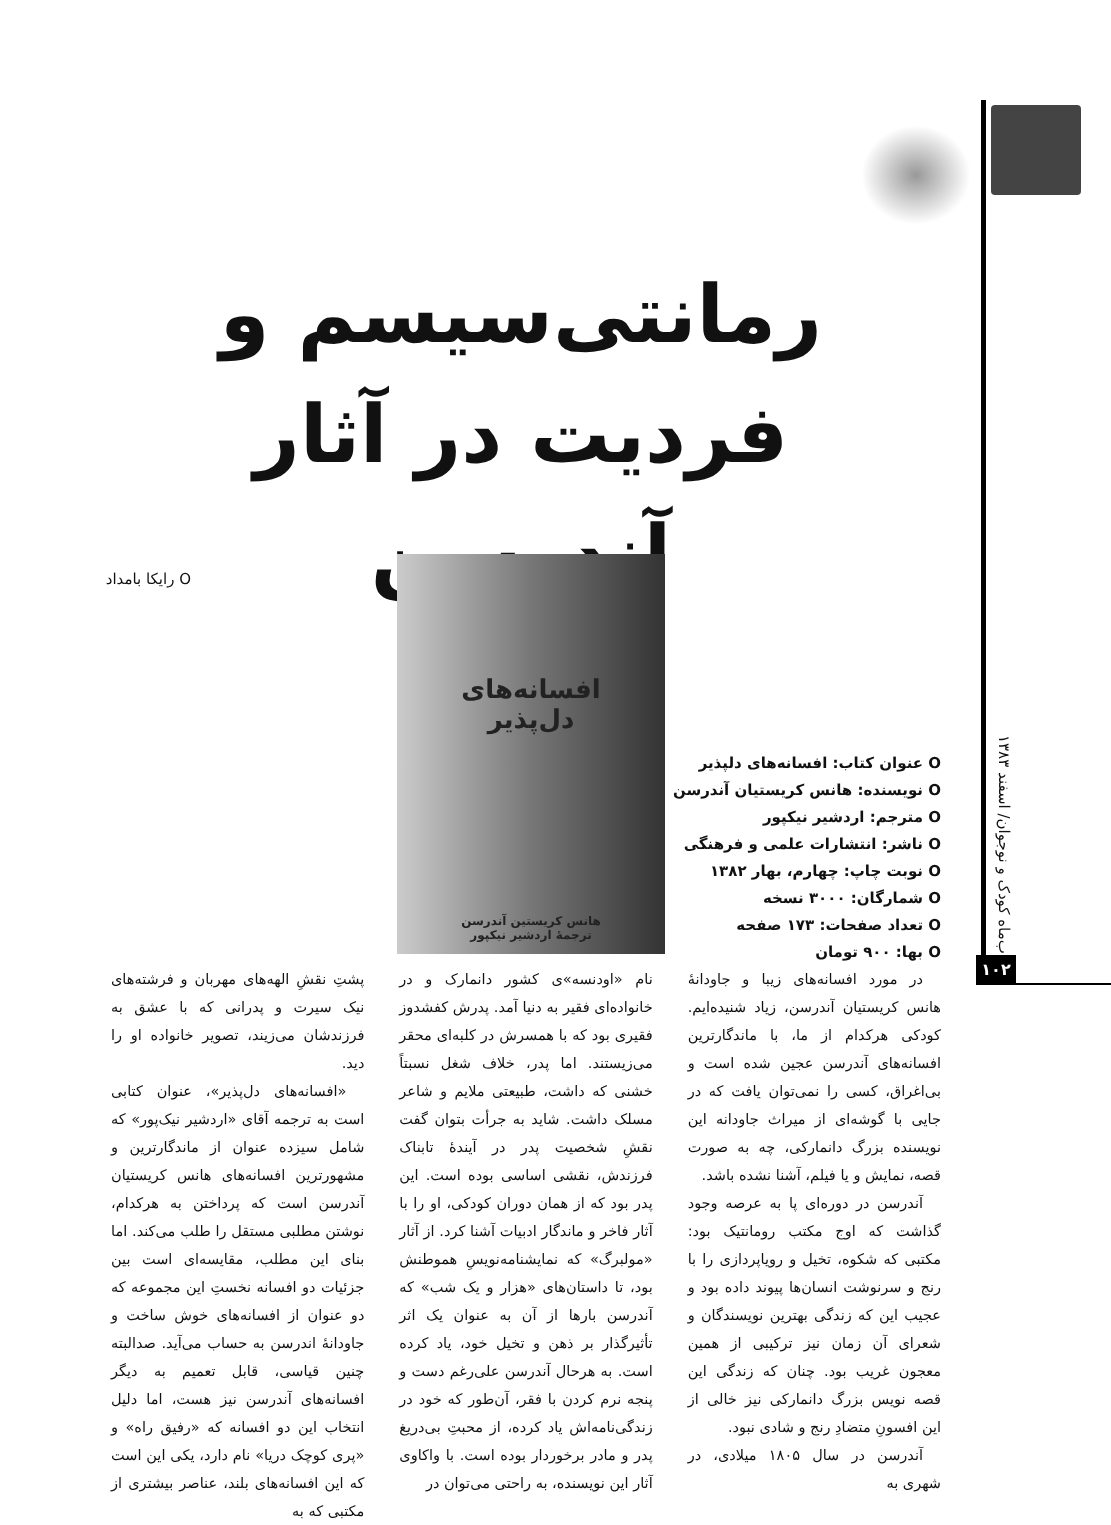کتاب‌ماه کودک و نوجوان/ اسفند ۱۳۸۳
۱۰۲
رمانتی‌سیسم و فردیت در آثار آندرسن
O رایکا بامداد
افسانه‌های
دل‌پذیر
هانس کریستین آندرسن
ترجمهٔ اردشیر نیکپور
O عنوان کتاب: افسانه‌های دلپذیر
O نویسنده: هانس کریستیان آندرسن
O مترجم: اردشیر نیکپور
O ناشر: انتشارات علمی و فرهنگی
O نوبت چاپ: چهارم، بهار ۱۳۸۲
O شمارگان: ۳۰۰۰ نسخه
O تعداد صفحات: ۱۷۳ صفحه
O بها: ۹۰۰ تومان
در مورد افسانه‌های زیبا و جاودانهٔ هانس کریستیان آندرسن، زیاد شنیده‌ایم. کودکی هرکدام از ما، با ماندگارترین افسانه‌های آندرسن عجین شده است و بی‌اغراق، کسی را نمی‌توان یافت که در جایی با گوشه‌ای از میراث جاودانه این نویسنده بزرگ دانمارکی، چه به صورت قصه، نمایش و یا فیلم، آشنا نشده باشد.
آندرسن در دوره‌ای پا به عرصه وجود گذاشت که اوج مکتب رومانتیک بود: مکتبی که شکوه، تخیل و رویاپردازی را با رنج و سرنوشت انسان‌ها پیوند داده بود و عجیب این که زندگی بهترین نویسندگان و شعرای آن زمان نیز ترکیبی از همین معجون غریب بود. چنان که زندگی این قصه نویس بزرگ دانمارکی نیز خالی از این افسونِ متضادِ رنج و شادی نبود.
آندرسن در سال ۱۸۰۵ میلادی، در شهری به
نام «اودنسه»ی کشور دانمارک و در خانواده‌ای فقیر به دنیا آمد. پدرش کفشدوز فقیری بود که با همسرش در کلبه‌ای محقر می‌زیستند. اما پدر، خلاف شغل نسبتاً خشنی که داشت، طبیعتی ملایم و شاعر مسلک داشت. شاید به جرأت بتوان گفت نقشِ شخصیت پدر در آیندهٔ تابناک فرزندش، نقشی اساسی بوده است. این پدر بود که از همان دوران کودکی، او را با آثار فاخر و ماندگار ادبیات آشنا کرد. از آثار «مولبرگ» که نمایشنامه‌نویسِ هموطنش بود، تا داستان‌های «هزار و یک شب» که آندرسن بارها از آن به عنوان یک اثر تأثیرگذار بر ذهن و تخیل خود، یاد کرده است. به هرحال آندرسن علی‌رغم دست و پنجه نرم کردن با فقر، آن‌طور که خود در زندگی‌نامه‌اش یاد کرده، از محبتِ بی‌دریغ پدر و مادر برخوردار بوده است. با واکاوی آثار این نویسنده، به راحتی می‌توان در
پشتِ نقشِ الهه‌های مهربان و فرشته‌های نیک سیرت و پدرانی که با عشق به فرزندشان می‌زیند، تصویر خانواده او را دید.
«افسانه‌های دل‌پذیر»، عنوان کتابی است به ترجمه آقای «اردشیر نیک‌پور» که شامل سیزده عنوان از ماندگارترین و مشهورترین افسانه‌های هانس کریستیان آندرسن است که پرداختن به هرکدام، نوشتن مطلبی مستقل را طلب می‌کند. اما بنای این مطلب، مقایسه‌ای است بین جزئیات دو افسانه نخستِ این مجموعه که دو عنوان از افسانه‌های خوش ساخت و جاودانهٔ اندرسن به حساب می‌آید. صدالبته چنین قیاسی، قابل تعمیم به دیگر افسانه‌های آندرسن نیز هست، اما دلیل انتخاب این دو افسانه که «رفیق راه» و «پری کوچک دریا» نام دارد، یکی این است که این افسانه‌های بلند، عناصر بیشتری از مکتبی که به